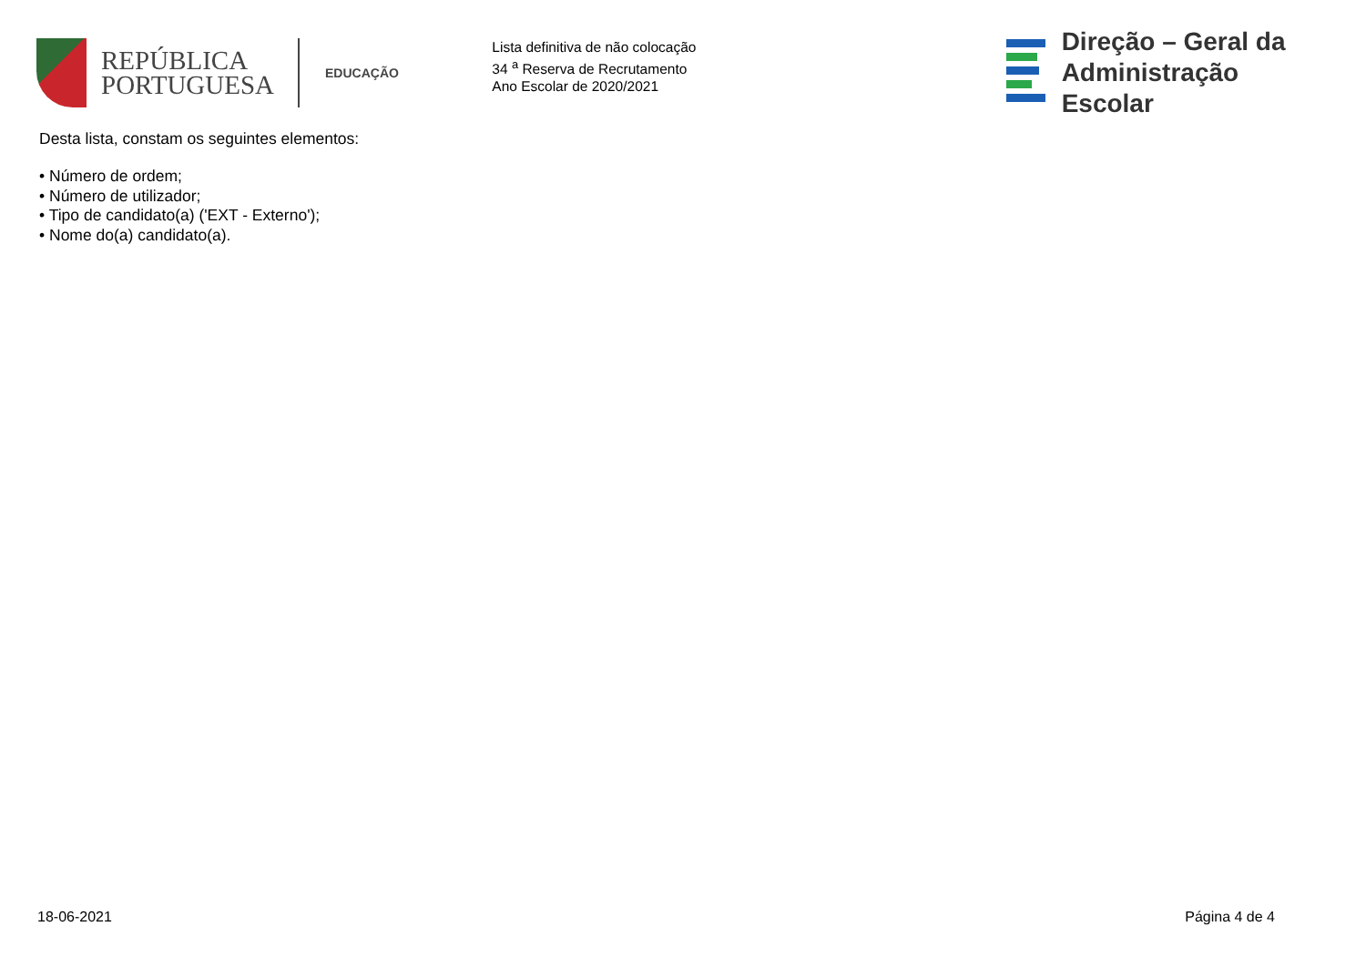REPÚBLICA
PORTUGUESA
EDUCAÇÃO
Lista definitiva de não colocação
34 <sup>a</sup> Reserva de Recrutamento
Ano Escolar de 2020/2021
Direção – Geral da
Administração Escolar
Desta lista, constam os seguintes elementos:
• Número de ordem;
• Número de utilizador;
• Tipo de candidato(a) ('EXT - Externo');
• Nome do(a) candidato(a).
18-06-2021 Página 4 de 4